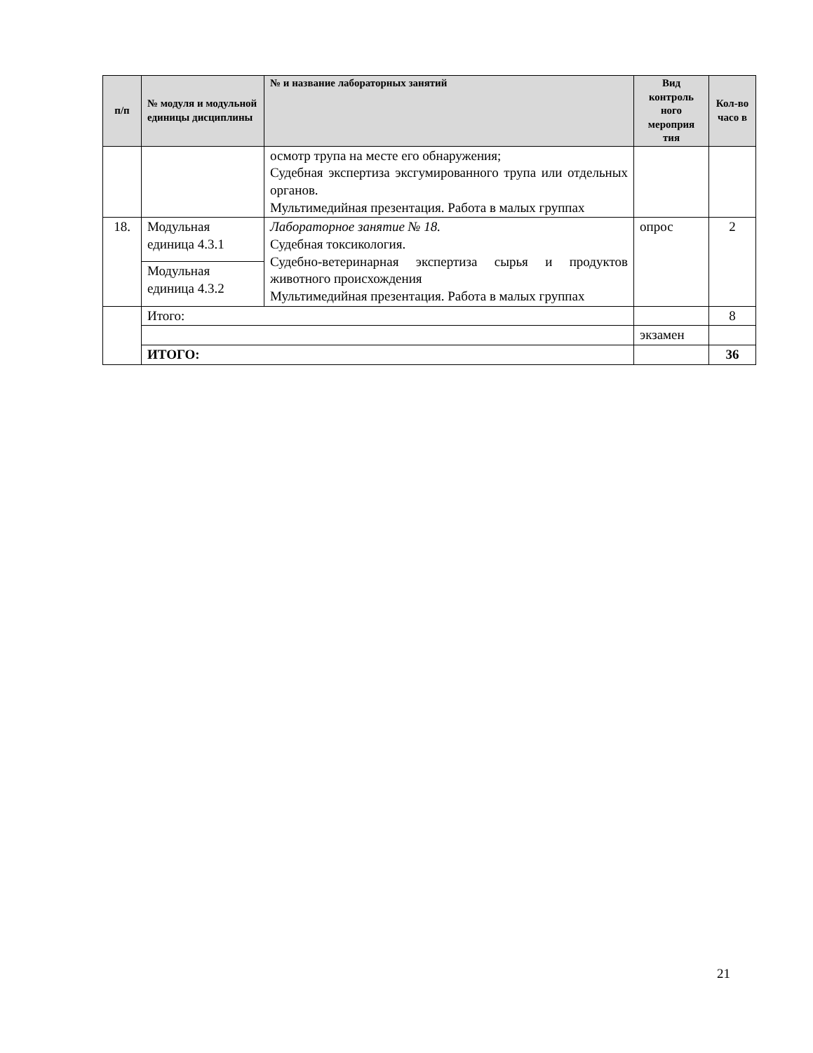| п/п | № модуля и модульной единицы дисциплины | № и название лабораторных занятий | Вид контроль ного мероприя тия | Кол-во часо в |
| --- | --- | --- | --- | --- |
| | | осмотр трупа на месте его обнаружения; Судебная экспертиза эксгумированного трупа или отдельных органов. Мультимедийная презентация. Работа в малых группах | | |
| 18. | Модульная единица 4.3.1 | Лабораторное занятие № 18. Судебная токсикология. Судебно-ветеринарная экспертиза сырья и продуктов животного происхождения Мультимедийная презентация. Работа в малых группах | опрос | 2 |
| | Модульная единица 4.3.2 | | | |
| | Итого: | | | 8 |
| | | | экзамен | |
| | ИТОГО: | | | 36 |
21